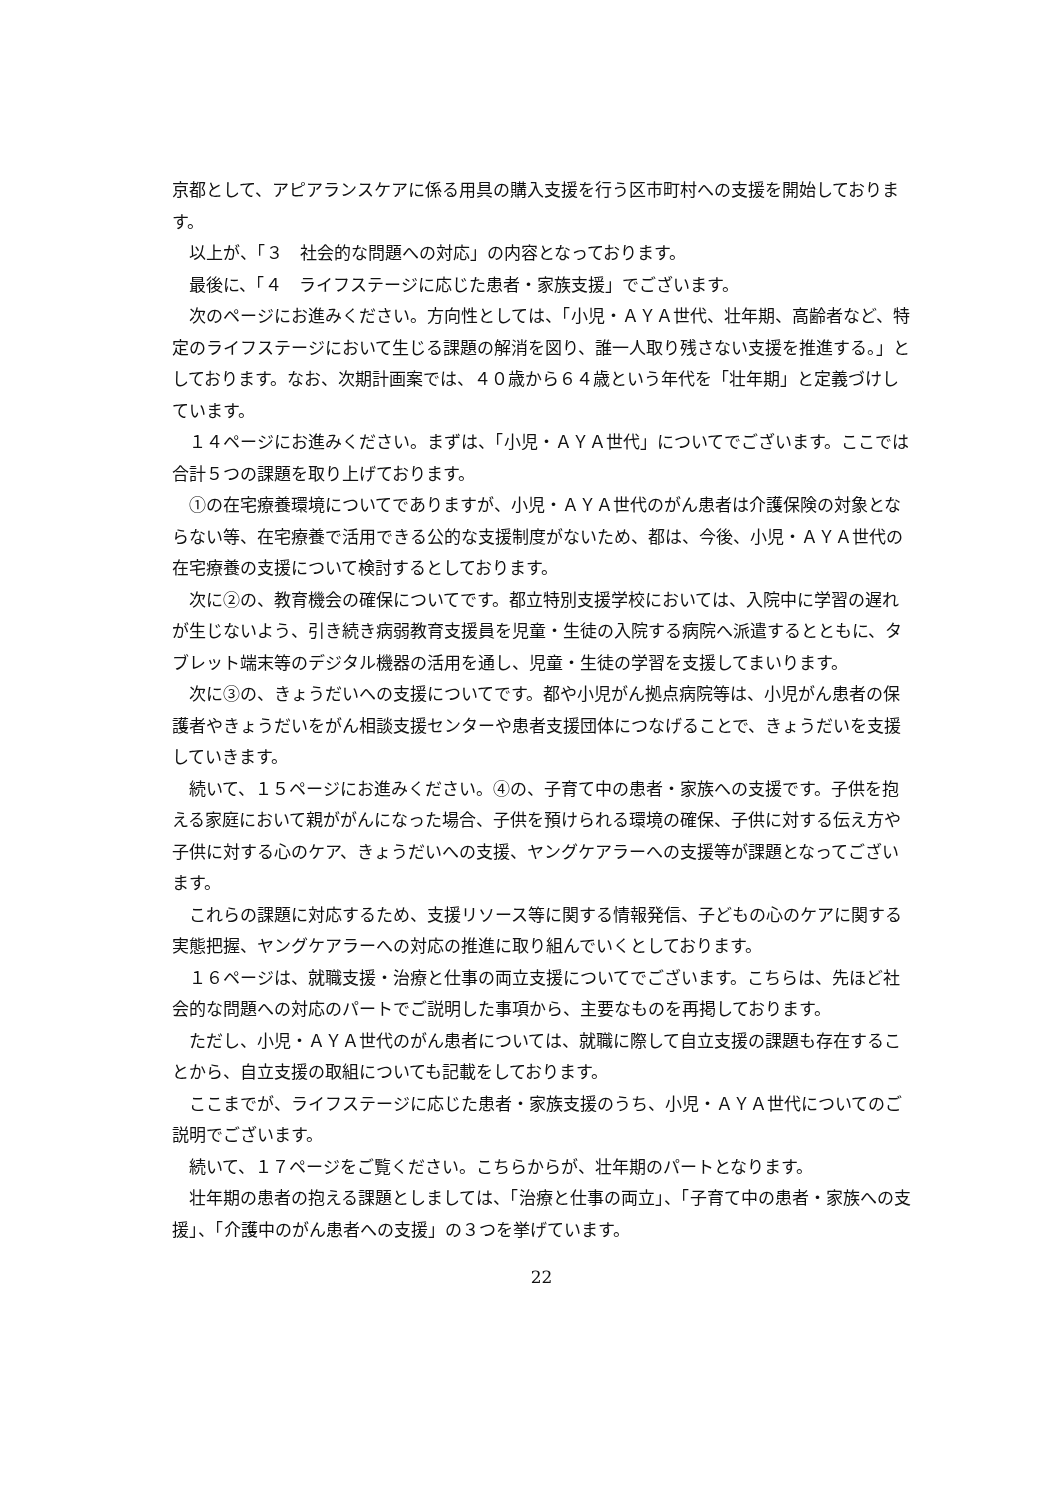京都として、アピアランスケアに係る用具の購入支援を行う区市町村への支援を開始しております。
以上が、「３　社会的な問題への対応」の内容となっております。
最後に、「４　ライフステージに応じた患者・家族支援」でございます。
次のページにお進みください。方向性としては、「小児・ＡＹＡ世代、壮年期、高齢者など、特定のライフステージにおいて生じる課題の解消を図り、誰一人取り残さない支援を推進する。」としております。なお、次期計画案では、４０歳から６４歳という年代を「壮年期」と定義づけしています。
１４ページにお進みください。まずは、「小児・ＡＹＡ世代」についてでございます。ここでは合計５つの課題を取り上げております。
①の在宅療養環境についてでありますが、小児・ＡＹＡ世代のがん患者は介護保険の対象とならない等、在宅療養で活用できる公的な支援制度がないため、都は、今後、小児・ＡＹＡ世代の在宅療養の支援について検討するとしております。
次に②の、教育機会の確保についてです。都立特別支援学校においては、入院中に学習の遅れが生じないよう、引き続き病弱教育支援員を児童・生徒の入院する病院へ派遣するとともに、タブレット端末等のデジタル機器の活用を通し、児童・生徒の学習を支援してまいります。
次に③の、きょうだいへの支援についてです。都や小児がん拠点病院等は、小児がん患者の保護者やきょうだいをがん相談支援センターや患者支援団体につなげることで、きょうだいを支援していきます。
続いて、１５ページにお進みください。④の、子育て中の患者・家族への支援です。子供を抱える家庭において親ががんになった場合、子供を預けられる環境の確保、子供に対する伝え方や子供に対する心のケア、きょうだいへの支援、ヤングケアラーへの支援等が課題となってございます。
これらの課題に対応するため、支援リソース等に関する情報発信、子どもの心のケアに関する実態把握、ヤングケアラーへの対応の推進に取り組んでいくとしております。
１６ページは、就職支援・治療と仕事の両立支援についてでございます。こちらは、先ほど社会的な問題への対応のパートでご説明した事項から、主要なものを再掲しております。
ただし、小児・ＡＹＡ世代のがん患者については、就職に際して自立支援の課題も存在することから、自立支援の取組についても記載をしております。
ここまでが、ライフステージに応じた患者・家族支援のうち、小児・ＡＹＡ世代についてのご説明でございます。
続いて、１７ページをご覧ください。こちらからが、壮年期のパートとなります。
壮年期の患者の抱える課題としましては、「治療と仕事の両立」、「子育て中の患者・家族への支援」、「介護中のがん患者への支援」の３つを挙げています。
22